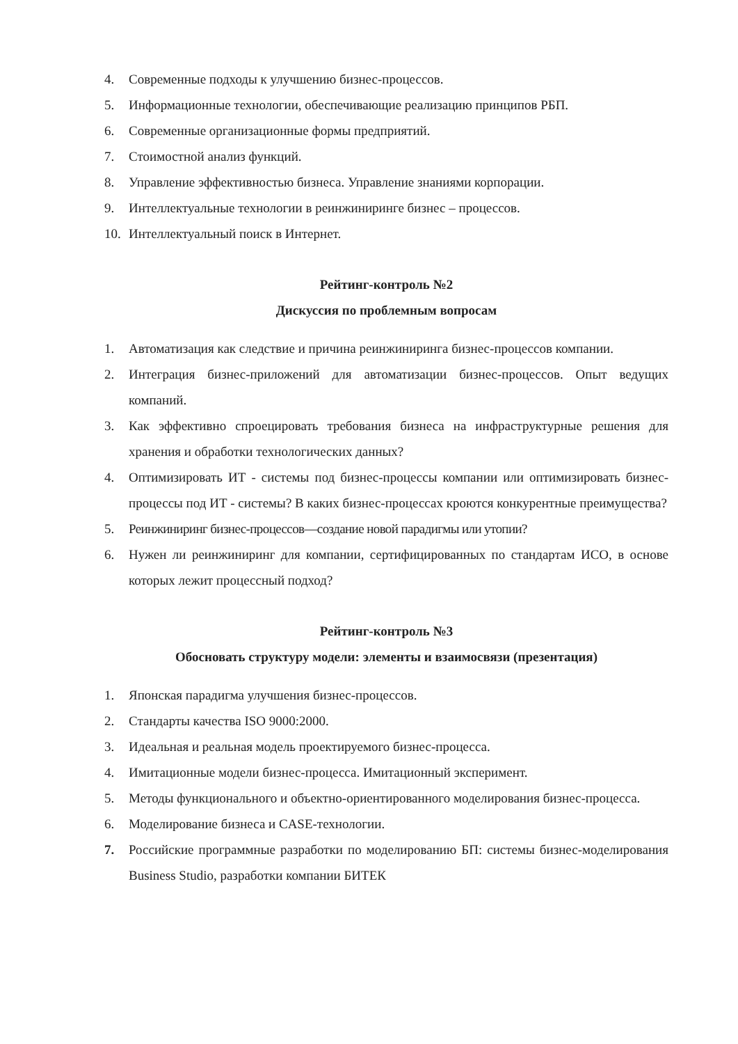4. Современные подходы к улучшению бизнес-процессов.
5. Информационные технологии, обеспечивающие реализацию принципов РБП.
6. Современные организационные формы предприятий.
7. Стоимостной анализ функций.
8. Управление эффективностью бизнеса. Управление знаниями корпорации.
9. Интеллектуальные технологии в реинжиниринге бизнес – процессов.
10. Интеллектуальный поиск в Интернет.
Рейтинг-контроль №2
Дискуссия по проблемным вопросам
1. Автоматизация как следствие и причина реинжиниринга бизнес-процессов компании.
2. Интеграция бизнес-приложений для автоматизации бизнес-процессов. Опыт ведущих компаний.
3. Как эффективно спроецировать требования бизнеса на инфраструктурные решения для хранения и обработки технологических данных?
4. Оптимизировать ИТ - системы под бизнес-процессы компании или оптимизировать бизнес-процессы под ИТ - системы? В каких бизнес-процессах кроются конкурентные преимущества?
5. Реинжиниринг бизнес-процессов—создание новой парадигмы или утопии?
6. Нужен ли реинжиниринг для компании, сертифицированных по стандартам ИСО, в основе которых лежит процессный подход?
Рейтинг-контроль №3
Обосновать структуру модели: элементы и взаимосвязи (презентация)
1. Японская парадигма улучшения бизнес-процессов.
2. Стандарты качества ISO 9000:2000.
3. Идеальная и реальная модель проектируемого бизнес-процесса.
4. Имитационные модели бизнес-процесса. Имитационный эксперимент.
5. Методы функционального и объектно-ориентированного моделирования бизнес-процесса.
6. Моделирование бизнеса и CASE-технологии.
7. Российские программные разработки по моделированию БП: системы бизнес-моделирования Business Studio, разработки компании БИТЕК